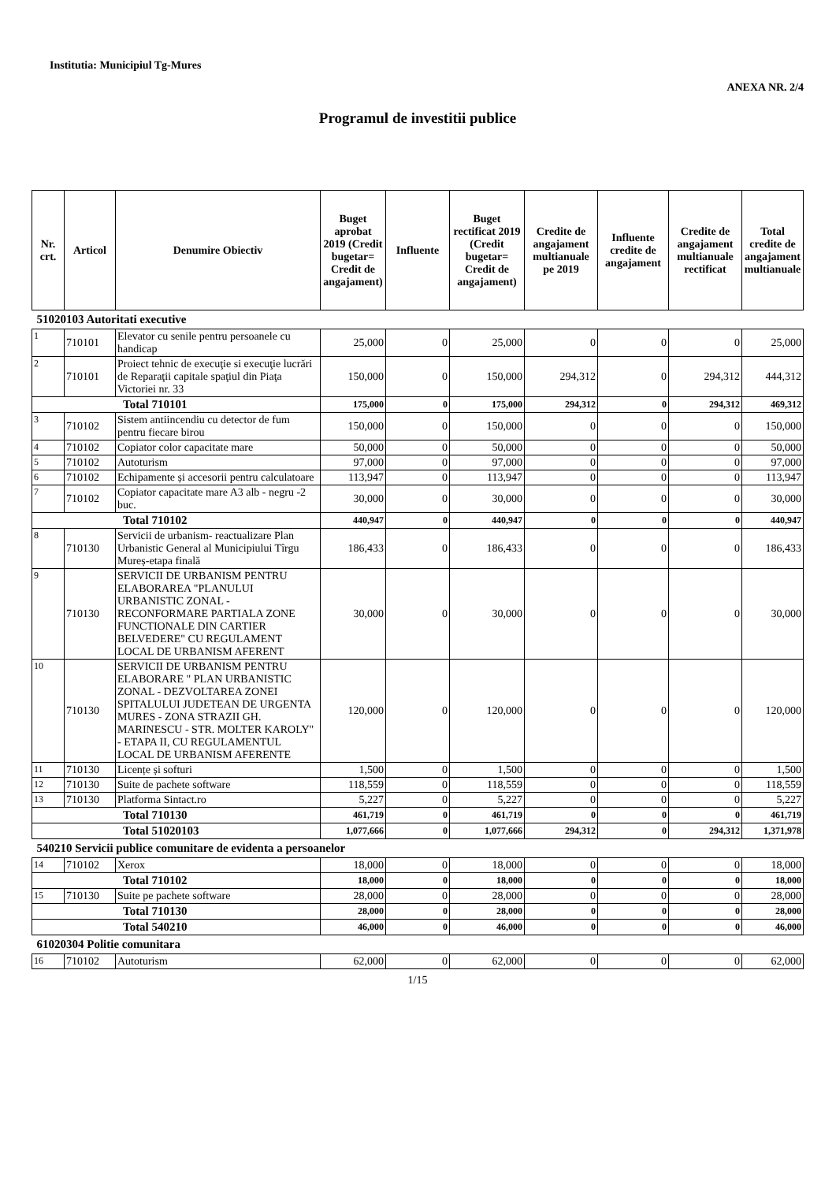Institutia: Municipiul Tg-Mures
ANEXA NR. 2/4
Programul de investitii publice
| Nr. crt. | Articol | Denumire Obiectiv | Buget aprobat 2019 (Credit bugetar= Credit de angajament) | Influente | Buget rectificat 2019 (Credit bugetar= Credit de angajament) | Credite de angajament multianuale pe 2019 | Influente credite de angajament | Credite de angajament multianuale rectificat | Total credite de angajament multianuale |
| --- | --- | --- | --- | --- | --- | --- | --- | --- | --- |
| 51020103 Autoritati executive | | | | | | | | | |
| 1 | 710101 | Elevator cu senile pentru persoanele cu handicap | 25,000 | 0 | 25,000 | 0 | 0 | 0 | 25,000 |
| 2 | 710101 | Proiect tehnic de execuţie si execuţie lucrări de Reparaţii capitale spaţiul din Piaţa Victoriei nr. 33 | 150,000 | 0 | 150,000 | 294,312 | 0 | 294,312 | 444,312 |
| Total 710101 | | | 175,000 | 0 | 175,000 | 294,312 | 0 | 294,312 | 469,312 |
| 3 | 710102 | Sistem antiincendiu cu detector de fum pentru fiecare birou | 150,000 | 0 | 150,000 | 0 | 0 | 0 | 150,000 |
| 4 | 710102 | Copiator color capacitate mare | 50,000 | 0 | 50,000 | 0 | 0 | 0 | 50,000 |
| 5 | 710102 | Autoturism | 97,000 | 0 | 97,000 | 0 | 0 | 0 | 97,000 |
| 6 | 710102 | Echipamente și accesorii pentru calculatoare | 113,947 | 0 | 113,947 | 0 | 0 | 0 | 113,947 |
| 7 | 710102 | Copiator capacitate mare A3 alb - negru -2 buc. | 30,000 | 0 | 30,000 | 0 | 0 | 0 | 30,000 |
| Total 710102 | | | 440,947 | 0 | 440,947 | 0 | 0 | 0 | 440,947 |
| 8 | 710130 | Servicii de urbanism- reactualizare Plan Urbanistic General al Municipiului Tîrgu Mureș-etapa finală | 186,433 | 0 | 186,433 | 0 | 0 | 0 | 186,433 |
| 9 | 710130 | SERVICII DE URBANISM PENTRU ELABORAREA "PLANULUI URBANISTIC ZONAL - RECONFORMARE PARTIALA ZONE FUNCTIONALE DIN CARTIER BELVEDERE" CU REGULAMENT LOCAL DE URBANISM AFERENT | 30,000 | 0 | 30,000 | 0 | 0 | 0 | 30,000 |
| 10 | 710130 | SERVICII DE URBANISM PENTRU ELABORARE " PLAN URBANISTIC ZONAL - DEZVOLTAREA ZONEI SPITALULUI JUDETEAN DE URGENTA MURES - ZONA STRAZII GH. MARINESCU - STR. MOLTER KAROLY" - ETAPA II, CU REGULAMENTUL LOCAL DE URBANISM AFERENTE | 120,000 | 0 | 120,000 | 0 | 0 | 0 | 120,000 |
| 11 | 710130 | Licențe și softuri | 1,500 | 0 | 1,500 | 0 | 0 | 0 | 1,500 |
| 12 | 710130 | Suite de pachete software | 118,559 | 0 | 118,559 | 0 | 0 | 0 | 118,559 |
| 13 | 710130 | Platforma Sintact.ro | 5,227 | 0 | 5,227 | 0 | 0 | 0 | 5,227 |
| Total 710130 | | | 461,719 | 0 | 461,719 | 0 | 0 | 0 | 461,719 |
| Total 51020103 | | | 1,077,666 | 0 | 1,077,666 | 294,312 | 0 | 294,312 | 1,371,978 |
| 540210 Servicii publice comunitare de evidenta a persoanelor | | | | | | | | | |
| 14 | 710102 | Xerox | 18,000 | 0 | 18,000 | 0 | 0 | 0 | 18,000 |
| Total 710102 | | | 18,000 | 0 | 18,000 | 0 | 0 | 0 | 18,000 |
| 15 | 710130 | Suite pe pachete software | 28,000 | 0 | 28,000 | 0 | 0 | 0 | 28,000 |
| Total 710130 | | | 28,000 | 0 | 28,000 | 0 | 0 | 0 | 28,000 |
| Total 540210 | | | 46,000 | 0 | 46,000 | 0 | 0 | 0 | 46,000 |
| 61020304 Politie comunitara | | | | | | | | | |
| 16 | 710102 | Autoturism | 62,000 | 0 | 62,000 | 0 | 0 | 0 | 62,000 |
1/15